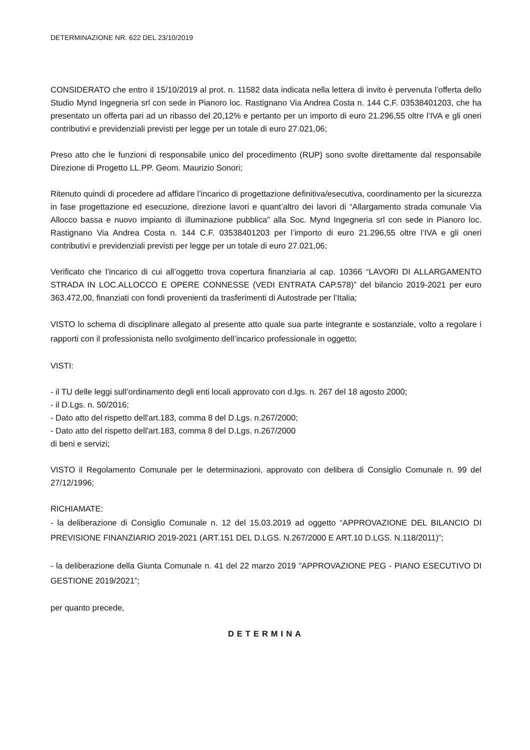DETERMINAZIONE NR. 622 DEL 23/10/2019
CONSIDERATO che entro il 15/10/2019 al prot. n. 11582 data indicata nella lettera di invito è pervenuta l’offerta dello Studio Mynd Ingegneria srl con sede in Pianoro loc. Rastignano Via Andrea Costa n. 144 C.F. 03538401203, che ha presentato un offerta pari ad un ribasso del 20,12% e pertanto per un importo di euro 21.296,55 oltre l’IVA e gli oneri contributivi e previdenziali previsti per legge per un totale di euro 27.021,06;
Preso atto che le funzioni di responsabile unico del procedimento (RUP) sono svolte direttamente dal responsabile Direzione di Progetto LL.PP. Geom. Maurizio Sonori;
Ritenuto quindi di procedere ad affidare l’incarico di progettazione definitiva/esecutiva, coordinamento per la sicurezza in fase progettazione ed esecuzione, direzione lavori e quant’altro dei lavori di “Allargamento strada comunale Via Allocco bassa e nuovo impianto di illuminazione pubblica” alla Soc. Mynd Ingegneria srl con sede in Pianoro loc. Rastignano Via Andrea Costa n. 144 C.F. 03538401203 per l’importo di euro 21.296,55 oltre l’IVA e gli oneri contributivi e previdenziali previsti per legge per un totale di euro 27.021,06;
Verificato che l’incarico di cui all’oggetto trova copertura finanziaria al cap. 10366 “LAVORI DI ALLARGAMENTO STRADA IN LOC.ALLOCCO E OPERE CONNESSE (VEDI ENTRATA CAP.578)” del bilancio 2019-2021 per euro 363.472,00, finanziati con fondi provenienti da trasferimenti di Autostrade per l’Italia;
VISTO lo schema di disciplinare allegato al presente atto quale sua parte integrante e sostanziale, volto a regolare i rapporti con il professionista nello svolgimento dell’incarico professionale in oggetto;
VISTI:
- il TU delle leggi sull’ordinamento degli enti locali approvato con d.lgs. n. 267 del 18 agosto 2000;
- il D.Lgs. n. 50/2016;
- Dato atto del rispetto dell'art.183, comma 8 del D.Lgs. n.267/2000;
- Dato atto del rispetto dell'art.183, comma 8 del D.Lgs. n.267/2000
di beni e servizi;
VISTO il Regolamento Comunale per le determinazioni, approvato con delibera di Consiglio Comunale n. 99 del 27/12/1996;
RICHIAMATE:
- la deliberazione di Consiglio Comunale n. 12 del 15.03.2019 ad oggetto “APPROVAZIONE DEL BILANCIO DI PREVISIONE FINANZIARIO 2019-2021 (ART.151 DEL D.LGS. N.267/2000 E ART.10 D.LGS. N.118/2011)”;
- la deliberazione della Giunta Comunale n. 41 del 22 marzo 2019 "APPROVAZIONE PEG - PIANO ESECUTIVO DI GESTIONE 2019/2021”;
per quanto precede,
DETERMINA